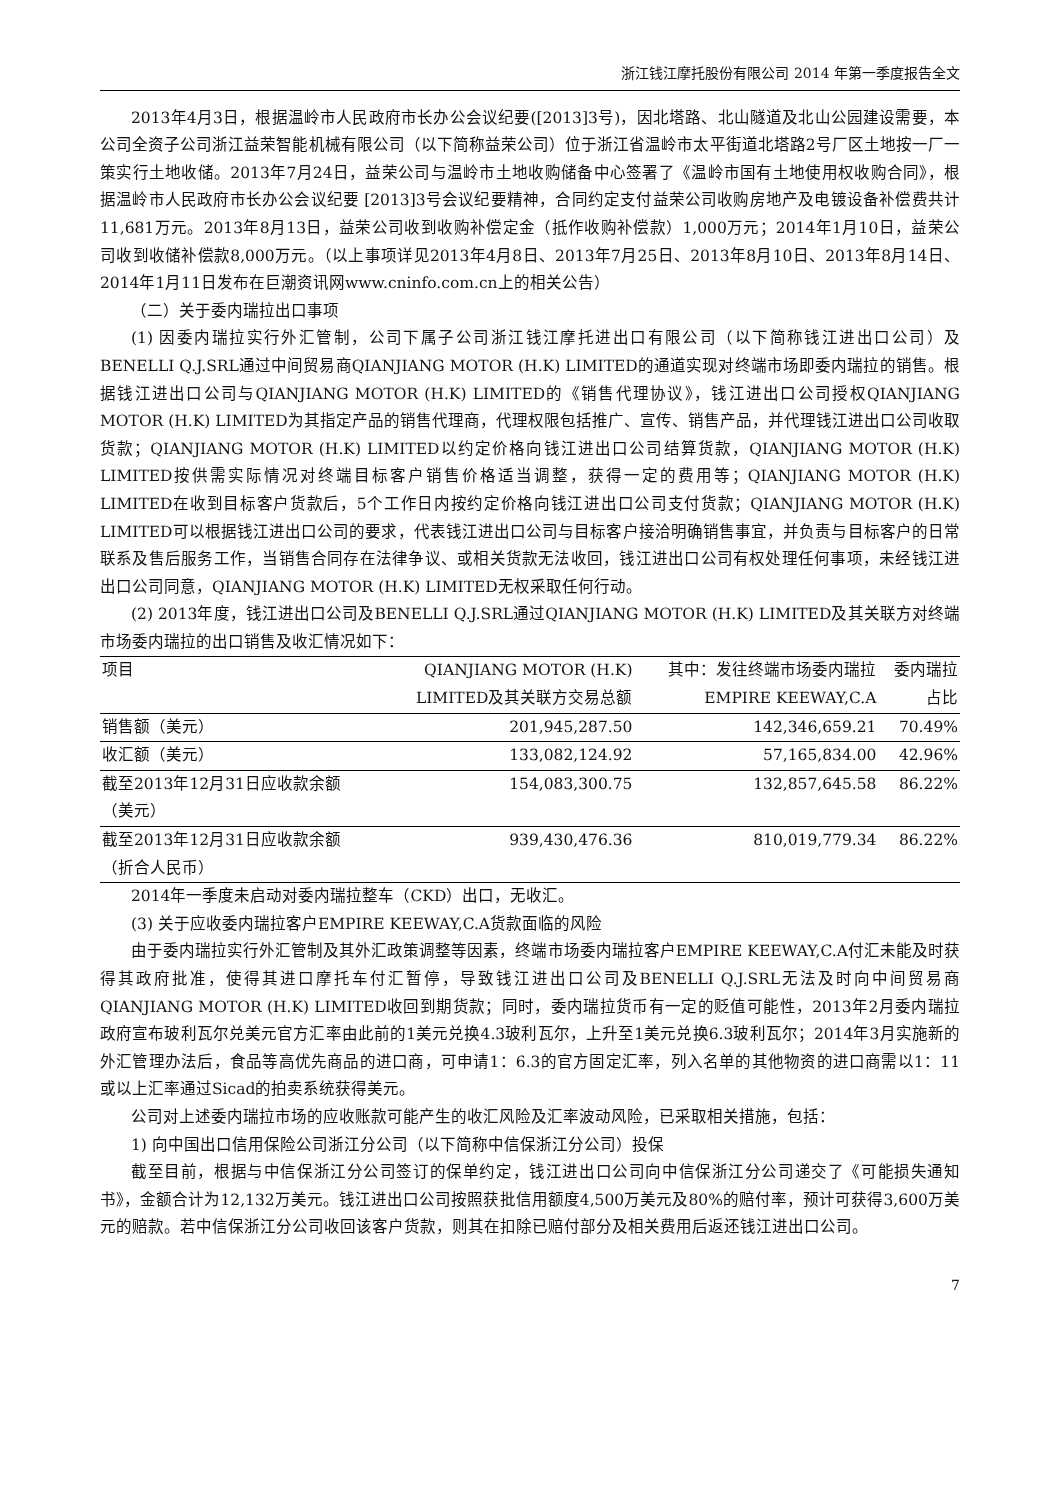浙江钱江摩托股份有限公司 2014 年第一季度报告全文
2013年4月3日，根据温岭市人民政府市长办公会议纪要([2013]3号)，因北塔路、北山隧道及北山公园建设需要，本公司全资子公司浙江益荣智能机械有限公司（以下简称益荣公司）位于浙江省温岭市太平街道北塔路2号厂区土地按一厂一策实行土地收储。2013年7月24日，益荣公司与温岭市土地收购储备中心签署了《温岭市国有土地使用权收购合同》，根据温岭市人民政府市长办公会议纪要 [2013]3号会议纪要精神，合同约定支付益荣公司收购房地产及电镀设备补偿费共计11,681万元。2013年8月13日，益荣公司收到收购补偿定金（抵作收购补偿款）1,000万元；2014年1月10日，益荣公司收到收储补偿款8,000万元。（以上事项详见2013年4月8日、2013年7月25日、2013年8月10日、2013年8月14日、2014年1月11日发布在巨潮资讯网www.cninfo.com.cn上的相关公告）
（二）关于委内瑞拉出口事项
(1) 因委内瑞拉实行外汇管制，公司下属子公司浙江钱江摩托进出口有限公司（以下简称钱江进出口公司）及BENELLI Q.J.SRL通过中间贸易商QIANJIANG MOTOR (H.K) LIMITED的通道实现对终端市场即委内瑞拉的销售。根据钱江进出口公司与QIANJIANG MOTOR (H.K) LIMITED的《销售代理协议》，钱江进出口公司授权QIANJIANG MOTOR (H.K) LIMITED为其指定产品的销售代理商，代理权限包括推广、宣传、销售产品，并代理钱江进出口公司收取货款；QIANJIANG MOTOR (H.K) LIMITED以约定价格向钱江进出口公司结算货款，QIANJIANG MOTOR (H.K) LIMITED按供需实际情况对终端目标客户销售价格适当调整，获得一定的费用等；QIANJIANG MOTOR (H.K) LIMITED在收到目标客户货款后，5个工作日内按约定价格向钱江进出口公司支付货款；QIANJIANG MOTOR (H.K) LIMITED可以根据钱江进出口公司的要求，代表钱江进出口公司与目标客户接洽明确销售事宜，并负责与目标客户的日常联系及售后服务工作，当销售合同存在法律争议、或相关货款无法收回，钱江进出口公司有权处理任何事项，未经钱江进出口公司同意，QIANJIANG MOTOR (H.K) LIMITED无权采取任何行动。
(2) 2013年度，钱江进出口公司及BENELLI Q.J.SRL通过QIANJIANG MOTOR (H.K) LIMITED及其关联方对终端市场委内瑞拉的出口销售及收汇情况如下：
| 项目 | QIANJIANG MOTOR (H.K) LIMITED及其关联方交易总额 | 其中：发往终端市场委内瑞拉 EMPIRE KEEWAY,C.A | 委内瑞拉占比 |
| --- | --- | --- | --- |
| 销售额（美元） | 201,945,287.50 | 142,346,659.21 | 70.49% |
| 收汇额（美元） | 133,082,124.92 | 57,165,834.00 | 42.96% |
| 截至2013年12月31日应收款余额（美元） | 154,083,300.75 | 132,857,645.58 | 86.22% |
| 截至2013年12月31日应收款余额（折合人民币） | 939,430,476.36 | 810,019,779.34 | 86.22% |
2014年一季度未启动对委内瑞拉整车（CKD）出口，无收汇。
(3) 关于应收委内瑞拉客户EMPIRE KEEWAY,C.A货款面临的风险
由于委内瑞拉实行外汇管制及其外汇政策调整等因素，终端市场委内瑞拉客户EMPIRE KEEWAY,C.A付汇未能及时获得其政府批准，使得其进口摩托车付汇暂停，导致钱江进出口公司及BENELLI Q.J.SRL无法及时向中间贸易商QIANJIANG MOTOR (H.K) LIMITED收回到期货款；同时，委内瑞拉货币有一定的贬值可能性，2013年2月委内瑞拉政府宣布玻利瓦尔兑美元官方汇率由此前的1美元兑换4.3玻利瓦尔，上升至1美元兑换6.3玻利瓦尔；2014年3月实施新的外汇管理办法后，食品等高优先商品的进口商，可申请1：6.3的官方固定汇率，列入名单的其他物资的进口商需以1：11或以上汇率通过Sicad的拍卖系统获得美元。
公司对上述委内瑞拉市场的应收账款可能产生的收汇风险及汇率波动风险，已采取相关措施，包括：
1) 向中国出口信用保险公司浙江分公司（以下简称中信保浙江分公司）投保
截至目前，根据与中信保浙江分公司签订的保单约定，钱江进出口公司向中信保浙江分公司递交了《可能损失通知书》，金额合计为12,132万美元。钱江进出口公司按照获批信用额度4,500万美元及80%的赔付率，预计可获得3,600万美元的赔款。若中信保浙江分公司收回该客户货款，则其在扣除已赔付部分及相关费用后返还钱江进出口公司。
7